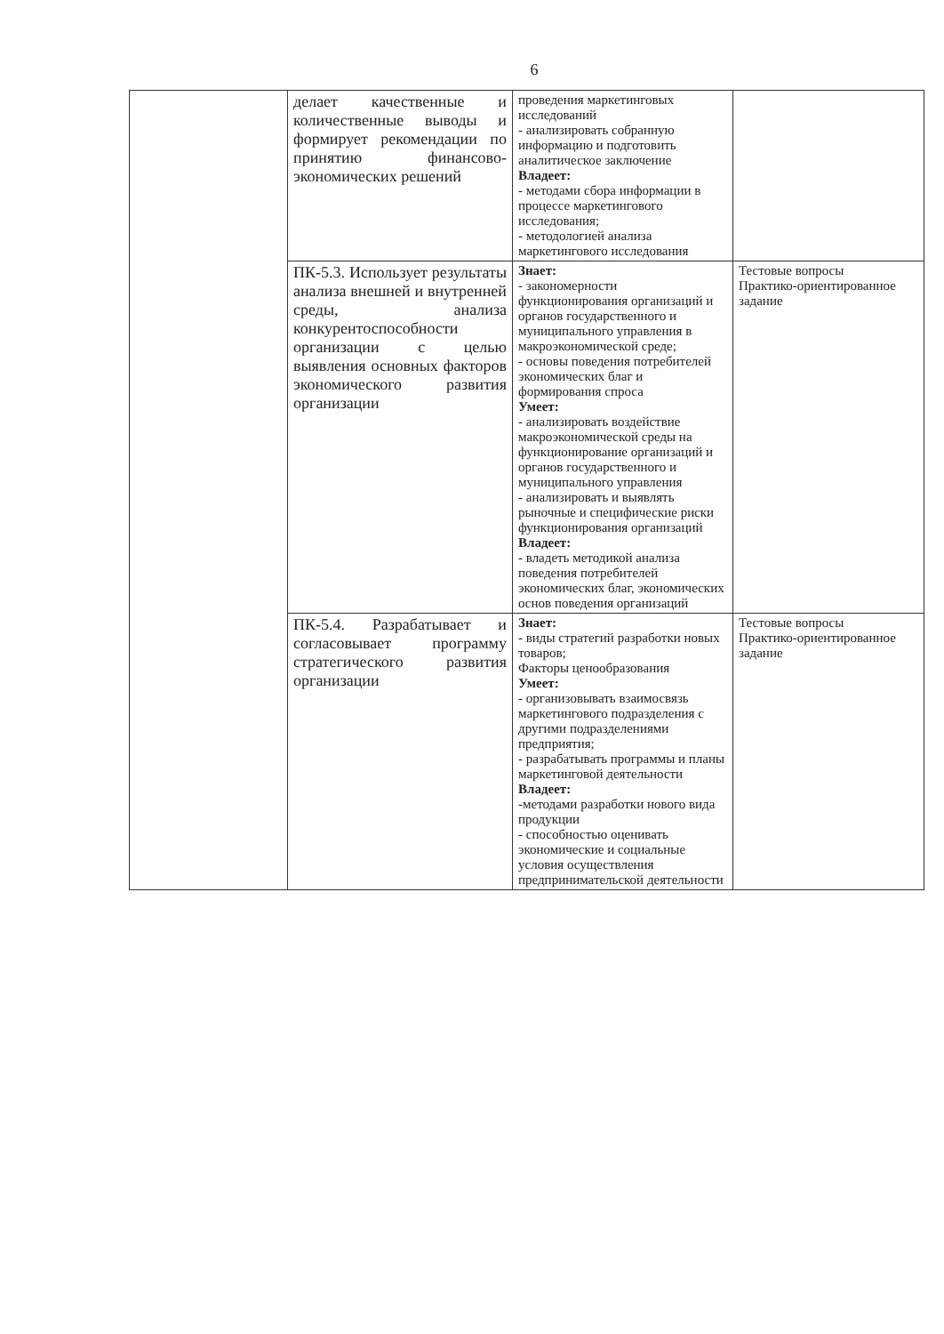6
| | делает качественные и количественные выводы и формирует рекомендации по принятию финансово-экономических решений | проведения маркетинговых исследований - анализировать собранную информацию и подготовить аналитическое заключение Владеет: - методами сбора информации в процессе маркетингового исследования; - методологией анализа маркетингового исследования | |
| | ПК-5.3. Использует результаты анализа внешней и внутренней среды, анализа конкурентоспособности организации с целью выявления основных факторов экономического развития организации | Знает: - закономерности функционирования организаций и органов государственного и муниципального управления в макроэкономической среде; - основы поведения потребителей экономических благ и формирования спроса Умеет: - анализировать воздействие макроэкономической среды на функционирование организаций и органов государственного и муниципального управления - анализировать и выявлять рыночные и специфические риски функционирования организаций Владеет: - владеть методикой анализа поведения потребителей экономических благ, экономических основ поведения организаций | Тестовые вопросы Практико-ориентированное задание |
| | ПК-5.4. Разрабатывает и согласовывает программу стратегического развития организации | Знает: - виды стратегий разработки новых товаров; Факторы ценообразования Умеет: - организовывать взаимосвязь маркетингового подразделения с другими подразделениями предприятия; - разрабатывать программы и планы маркетинговой деятельности Владеет: -методами разработки нового вида продукции - способностью оценивать экономические и социальные условия осуществления предпринимательской деятельности | Тестовые вопросы Практико-ориентированное задание |